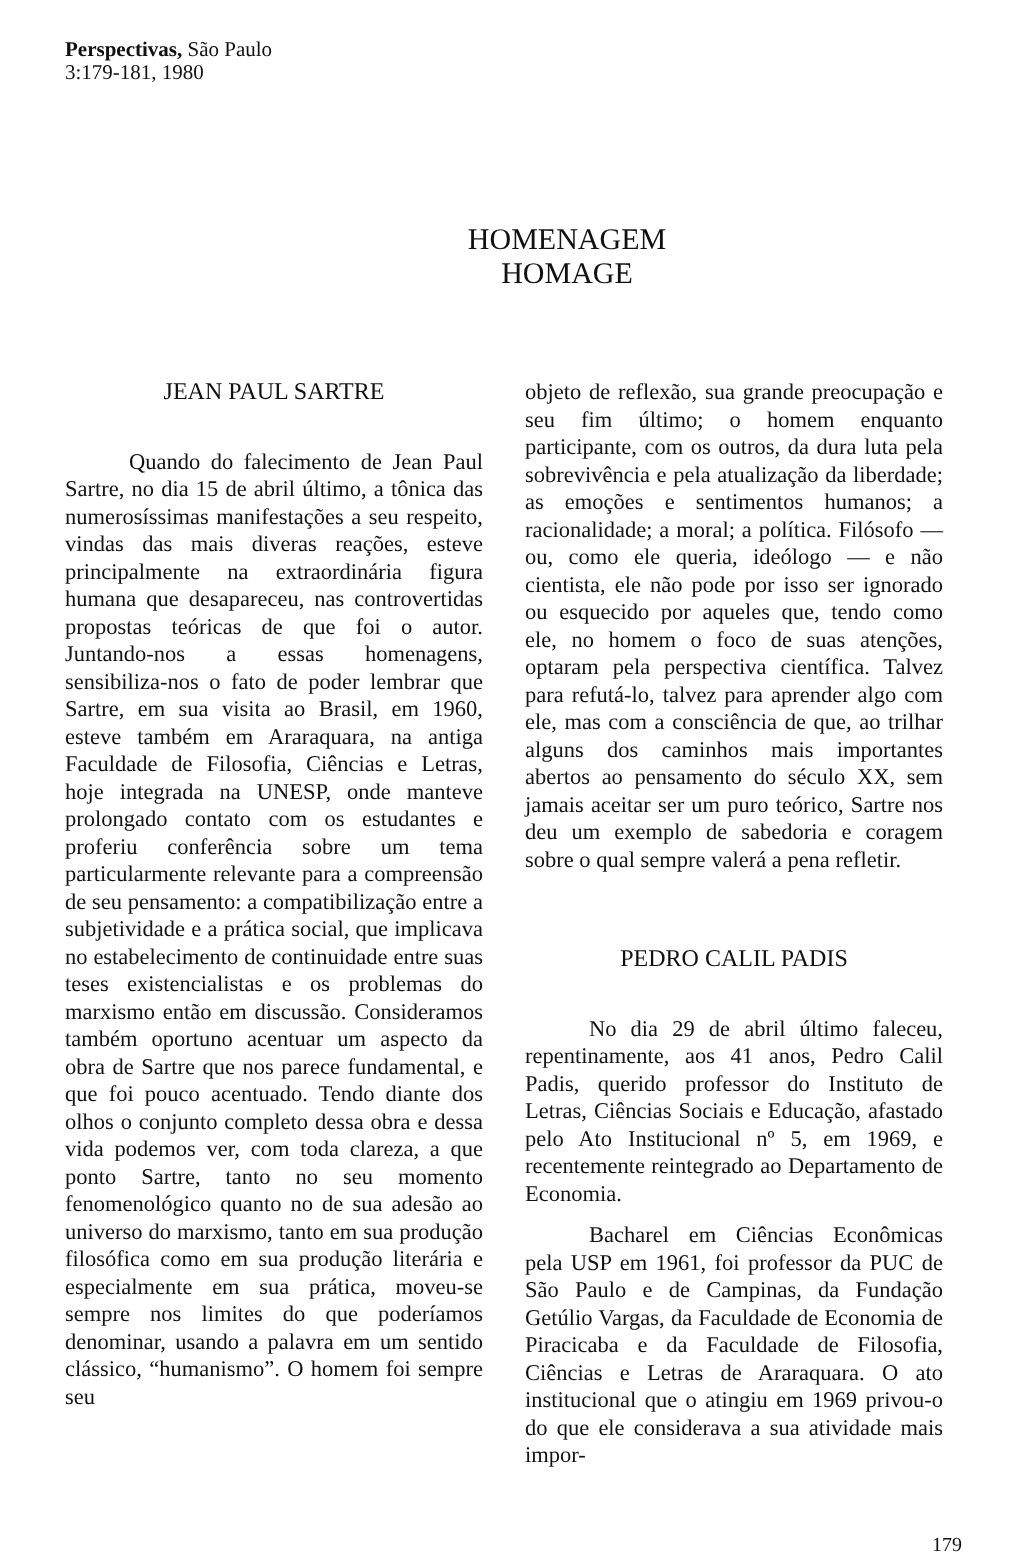Perspectivas, São Paulo
3:179-181, 1980
HOMENAGEM
HOMAGE
JEAN PAUL SARTRE
Quando do falecimento de Jean Paul Sartre, no dia 15 de abril último, a tônica das numerosíssimas manifestações a seu respeito, vindas das mais diveras reações, esteve principalmente na extraordinária figura humana que desapareceu, nas controvertidas propostas teóricas de que foi o autor. Juntando-nos a essas homenagens, sensibiliza-nos o fato de poder lembrar que Sartre, em sua visita ao Brasil, em 1960, esteve também em Araraquara, na antiga Faculdade de Filosofia, Ciências e Letras, hoje integrada na UNESP, onde manteve prolongado contato com os estudantes e proferiu conferência sobre um tema particularmente relevante para a compreensão de seu pensamento: a compatibilização entre a subjetividade e a prática social, que implicava no estabelecimento de continuidade entre suas teses existencialistas e os problemas do marxismo então em discussão. Consideramos também oportuno acentuar um aspecto da obra de Sartre que nos parece fundamental, e que foi pouco acentuado. Tendo diante dos olhos o conjunto completo dessa obra e dessa vida podemos ver, com toda clareza, a que ponto Sartre, tanto no seu momento fenomenológico quanto no de sua adesão ao universo do marxismo, tanto em sua produção filosófica como em sua produção literária e especialmente em sua prática, moveu-se sempre nos limites do que poderíamos denominar, usando a palavra em um sentido clássico, “humanismo”. O homem foi sempre seu
objeto de reflexão, sua grande preocupação e seu fim último; o homem enquanto participante, com os outros, da dura luta pela sobrevivência e pela atualização da liberdade; as emoções e sentimentos humanos; a racionalidade; a moral; a política. Filósofo — ou, como ele queria, ideólogo — e não cientista, ele não pode por isso ser ignorado ou esquecido por aqueles que, tendo como ele, no homem o foco de suas atenções, optaram pela perspectiva científica. Talvez para refutá-lo, talvez para aprender algo com ele, mas com a consciência de que, ao trilhar alguns dos caminhos mais importantes abertos ao pensamento do século XX, sem jamais aceitar ser um puro teórico, Sartre nos deu um exemplo de sabedoria e coragem sobre o qual sempre valerá a pena refletir.
PEDRO CALIL PADIS
No dia 29 de abril último faleceu, repentinamente, aos 41 anos, Pedro Calil Padis, querido professor do Instituto de Letras, Ciências Sociais e Educação, afastado pelo Ato Institucional nº 5, em 1969, e recentemente reintegrado ao Departamento de Economia.
Bacharel em Ciências Econômicas pela USP em 1961, foi professor da PUC de São Paulo e de Campinas, da Fundação Getúlio Vargas, da Faculdade de Economia de Piracicaba e da Faculdade de Filosofia, Ciências e Letras de Araraquara. O ato institucional que o atingiu em 1969 privou-o do que ele considerava a sua atividade mais impor-
179